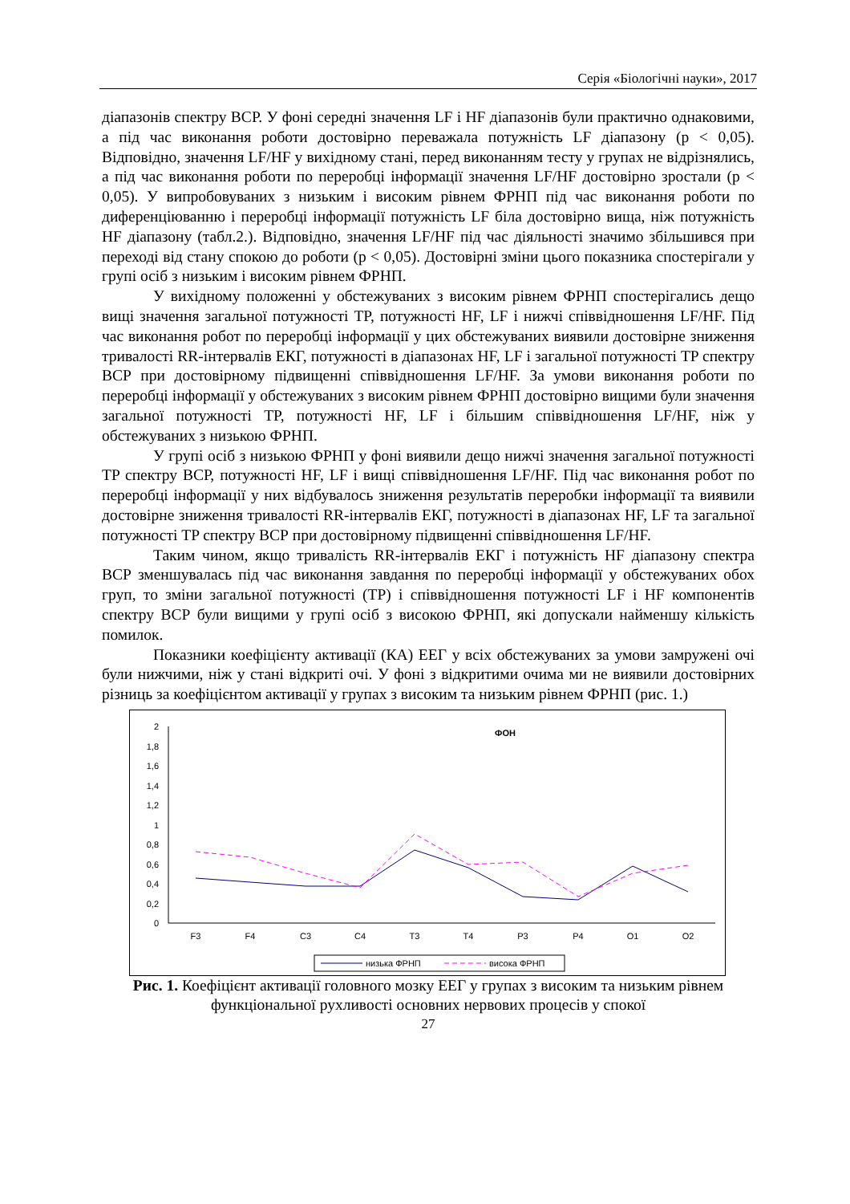Серія «Біологічні науки», 2017
діапазонів спектру ВСР. У фоні середні значення LF і HF діапазонів були практично однаковими, а під час виконання роботи достовірно переважала потужність LF діапазону (p < 0,05). Відповідно, значення LF/HF у вихідному стані, перед виконанням тесту у групах не відрізнялись, а під час виконання роботи по переробці інформації значення LF/HF достовірно зростали (p < 0,05). У випробовуваних з низьким і високим рівнем ФРНП під час виконання роботи по диференціюванню і переробці інформації потужність LF біла достовірно вища, ніж потужність HF діапазону (табл.2.). Відповідно, значення LF/HF під час діяльності значимо збільшився при переході від стану спокою до роботи (p < 0,05). Достовірні зміни цього показника спостерігали у групі осіб з низьким і високим рівнем ФРНП.
У вихідному положенні у обстежуваних з високим рівнем ФРНП спостерігались дещо вищі значення загальної потужності TP, потужності HF, LF і нижчі співвідношення LF/HF. Під час виконання робот по переробці інформації у цих обстежуваних виявили достовірне зниження тривалості RR-інтервалів ЕКГ, потужності в діапазонах HF, LF і загальної потужності TP спектру ВСР при достовірному підвищенні співвідношення LF/HF. За умови виконання роботи по переробці інформації у обстежуваних з високим рівнем ФРНП достовірно вищими були значення загальної потужності TP, потужності HF, LF і більшим співвідношення LF/HF, ніж у обстежуваних з низькою ФРНП.
У групі осіб з низькою ФРНП у фоні виявили дещо нижчі значення загальної потужності TP спектру ВСР, потужності HF, LF і вищі співвідношення LF/HF. Під час виконання робот по переробці інформації у них відбувалось зниження результатів переробки інформації та виявили достовірне зниження тривалості RR-інтервалів ЕКГ, потужності в діапазонах HF, LF та загальної потужності TP спектру ВСР при достовірному підвищенні співвідношення LF/HF.
Таким чином, якщо тривалість RR-інтервалів ЕКГ і потужність HF діапазону спектра ВСР зменшувалась під час виконання завдання по переробці інформації у обстежуваних обох груп, то зміни загальної потужності (TP) і співвідношення потужності LF і HF компонентів спектру ВСР були вищими у групі осіб з високою ФРНП, які допускали найменшу кількість помилок.
Показники коефіцієнту активації (КА) ЕЕГ у всіх обстежуваних за умови замружені очі були нижчими, ніж у стані відкриті очі. У фоні з відкритими очима ми не виявили достовірних різниць за коефіцієнтом активації у групах з високим та низьким рівнем ФРНП (рис. 1.)
ФОН
2
1,8
1,6
1,4
1,2
1
0,8
0,6
0,4
0,2
0
F3
F4
C3
C4
T3
T4
P3
P4
O1
O2
низька ФРНП
висока ФРНП
Рис. 1. Коефіцієнт активації головного мозку ЕЕГ у групах з високим та низьким рівнем функціональної рухливості основних нервових процесів у спокої
27